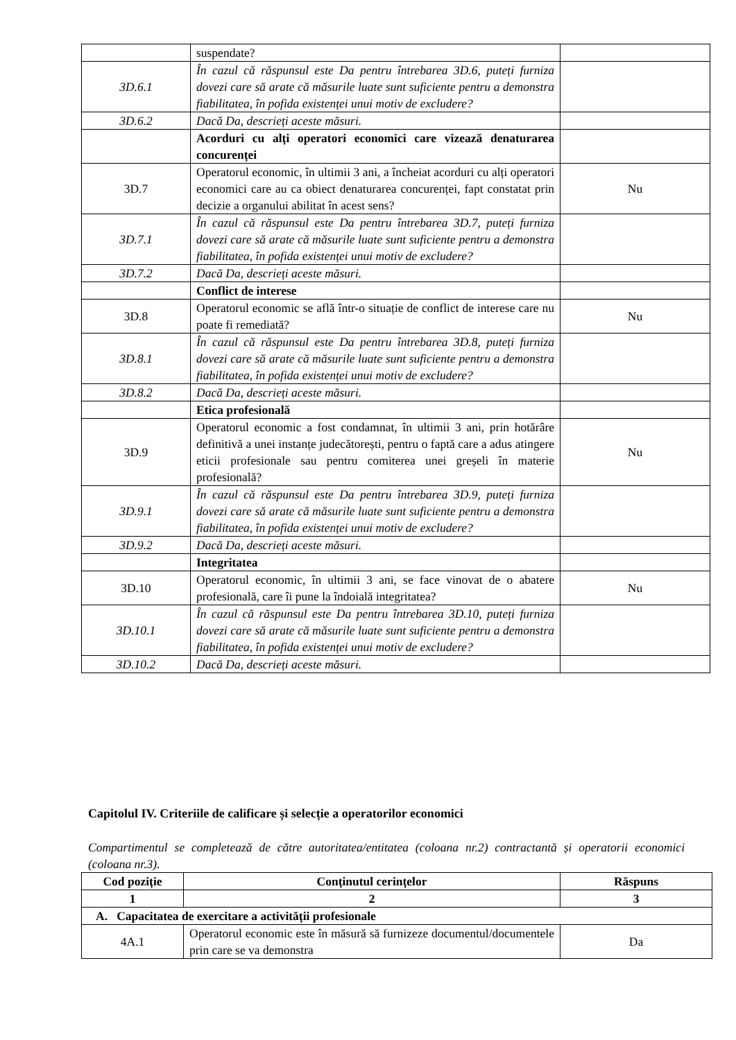| | suspendate? | |
| 3D.6.1 | În cazul că răspunsul este Da pentru întrebarea 3D.6, puteți furniza dovezi care să arate că măsurile luate sunt suficiente pentru a demonstra fiabilitatea, în pofida existenței unui motiv de excludere? | |
| 3D.6.2 | Dacă Da, descrieți aceste măsuri. | |
| | Acorduri cu alți operatori economici care vizează denaturarea concurenței | |
| 3D.7 | Operatorul economic, în ultimii 3 ani, a încheiat acorduri cu alți operatori economici care au ca obiect denaturarea concurenței, fapt constatat prin decizie a organului abilitat în acest sens? | Nu |
| 3D.7.1 | În cazul că răspunsul este Da pentru întrebarea 3D.7, puteți furniza dovezi care să arate că măsurile luate sunt suficiente pentru a demonstra fiabilitatea, în pofida existenței unui motiv de excludere? | |
| 3D.7.2 | Dacă Da, descrieți aceste măsuri. | |
| | Conflict de interese | |
| 3D.8 | Operatorul economic se află într-o situație de conflict de interese care nu poate fi remediată? | Nu |
| 3D.8.1 | În cazul că răspunsul este Da pentru întrebarea 3D.8, puteți furniza dovezi care să arate că măsurile luate sunt suficiente pentru a demonstra fiabilitatea, în pofida existenței unui motiv de excludere? | |
| 3D.8.2 | Dacă Da, descrieți aceste măsuri. | |
| | Etica profesională | |
| 3D.9 | Operatorul economic a fost condamnat, în ultimii 3 ani, prin hotărâre definitivă a unei instanțe judecătorești, pentru o faptă care a adus atingere eticii profesionale sau pentru comiterea unei greșeli în materie profesională? | Nu |
| 3D.9.1 | În cazul că răspunsul este Da pentru întrebarea 3D.9, puteți furniza dovezi care să arate că măsurile luate sunt suficiente pentru a demonstra fiabilitatea, în pofida existenței unui motiv de excludere? | |
| 3D.9.2 | Dacă Da, descrieți aceste măsuri. | |
| | Integritatea | |
| 3D.10 | Operatorul economic, în ultimii 3 ani, se face vinovat de o abatere profesională, care îi pune la îndoială integritatea? | Nu |
| 3D.10.1 | În cazul că răspunsul este Da pentru întrebarea 3D.10, puteți furniza dovezi care să arate că măsurile luate sunt suficiente pentru a demonstra fiabilitatea, în pofida existenței unui motiv de excludere? | |
| 3D.10.2 | Dacă Da, descrieți aceste măsuri. | |
Capitolul IV. Criteriile de calificare și selecție a operatorilor economici
Compartimentul se completează de către autoritatea/entitatea (coloana nr.2) contractantă și operatorii economici (coloana nr.3).
| Cod poziție | Conținutul cerințelor | Răspuns |
| --- | --- | --- |
| 1 | 2 | 3 |
| A. Capacitatea de exercitare a activității profesionale | | |
| 4A.1 | Operatorul economic este în măsură să furnizeze documentul/documentele prin care se va demonstra | Da |